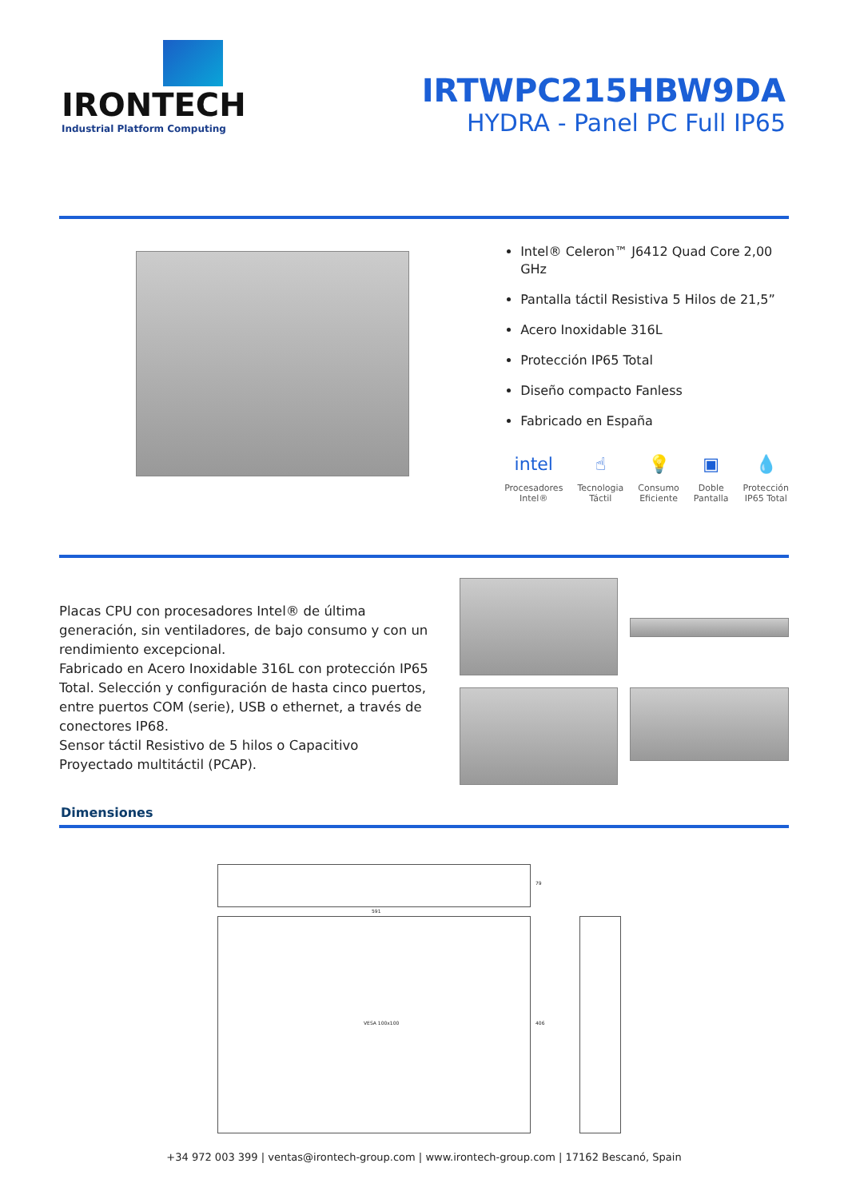IRONTECH
Industrial Platform Computing
IRTWPC215HBW9DA
HYDRA - Panel PC Full IP65
Intel® Celeron™ J6412 Quad Core 2,00 GHz
Pantalla táctil Resistiva 5 Hilos de 21,5”
Acero Inoxidable 316L
Protección IP65 Total
Diseño compacto Fanless
Fabricado en España
intel
Procesadores
Intel®
☝
Tecnologia
Táctil
💡
Consumo
Eficiente
▣
Doble
Pantalla
💧
Protección
IP65 Total
Placas CPU con procesadores Intel® de última generación, sin ventiladores, de bajo consumo y con un rendimiento excepcional.
Fabricado en Acero Inoxidable 316L con protección IP65 Total. Selección y configuración de hasta cinco puertos, entre puertos COM (serie), USB o ethernet, a través de conectores IP68.
Sensor táctil Resistivo de 5 hilos o Capacitivo Proyectado multitáctil (PCAP).
Dimensiones
591
79
VESA 100x100 406
+34 972 003 399 | ventas@irontech-group.com | www.irontech-group.com | 17162 Bescanó, Spain